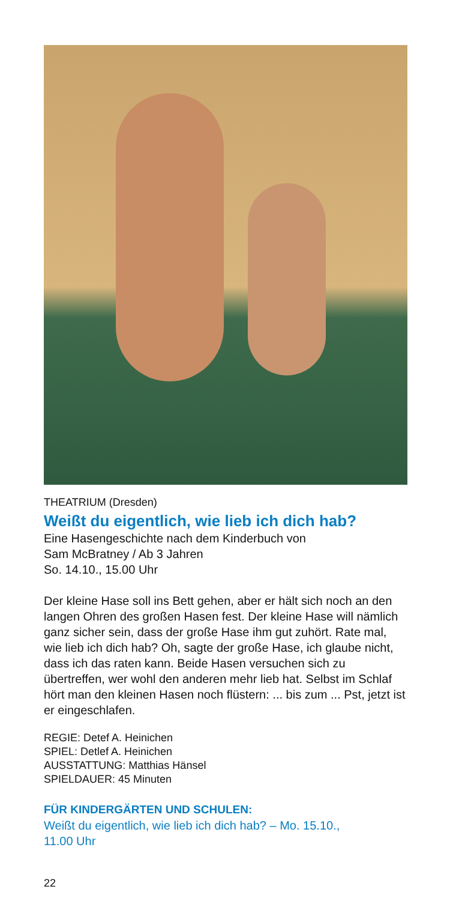THEATRIUM (Dresden)
Weißt du eigentlich, wie lieb ich dich hab?
Eine Hasengeschichte nach dem Kinderbuch von
Sam McBratney / Ab 3 Jahren
So. 14.10., 15.00 Uhr
Der kleine Hase soll ins Bett gehen, aber er hält sich noch an den langen Ohren des großen Hasen fest. Der kleine Hase will nämlich ganz sicher sein, dass der große Hase ihm gut zuhört. Rate mal, wie lieb ich dich hab? Oh, sagte der große Hase, ich glaube nicht, dass ich das raten kann. Beide Hasen versuchen sich zu übertreffen, wer wohl den anderen mehr lieb hat. Selbst im Schlaf hört man den kleinen Hasen noch flüstern: ... bis zum ... Pst, jetzt ist er eingeschlafen.
REGIE: Detef A. Heinichen
SPIEL: Detlef A. Heinichen
AUSSTATTUNG: Matthias Hänsel
SPIELDAUER: 45 Minuten
FÜR KINDERGÄRTEN UND SCHULEN:
Weißt du eigentlich, wie lieb ich dich hab? – Mo. 15.10.,
11.00 Uhr
22